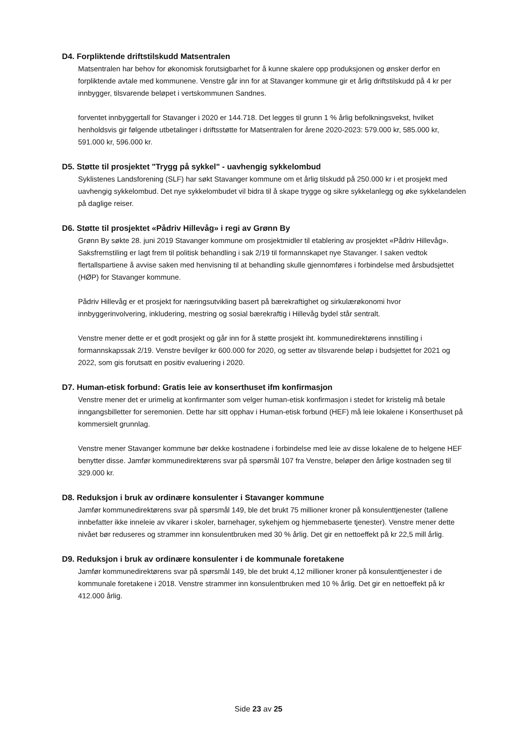D4. Forpliktende driftstilskudd Matsentralen
Matsentralen har behov for økonomisk forutsigbarhet for å kunne skalere opp produksjonen og ønsker derfor en forpliktende avtale med kommunene. Venstre går inn for at Stavanger kommune gir et årlig driftstilskudd på 4 kr per innbygger, tilsvarende beløpet i vertskommunen Sandnes.
forventet innbyggertall for Stavanger i 2020 er 144.718. Det legges til grunn 1 % årlig befolkningsvekst, hvilket henholdsvis gir følgende utbetalinger i driftsstøtte for Matsentralen for årene 2020-2023: 579.000 kr, 585.000 kr, 591.000 kr, 596.000 kr.
D5. Støtte til prosjektet "Trygg på sykkel" - uavhengig sykkelombud
Syklistenes Landsforening (SLF) har søkt Stavanger kommune om et årlig tilskudd på 250.000 kr i et prosjekt med uavhengig sykkelombud. Det nye sykkelombudet vil bidra til å skape trygge og sikre sykkelanlegg og øke sykkelandelen på daglige reiser.
D6. Støtte til prosjektet «Pådriv Hillevåg» i regi av Grønn By
Grønn By søkte 28. juni 2019 Stavanger kommune om prosjektmidler til etablering av prosjektet «Pådriv Hillevåg». Saksfremstiling er lagt frem til politisk behandling i sak 2/19 til formannskapet nye Stavanger. I saken vedtok flertallspartiene å avvise saken med henvisning til at behandling skulle gjennomføres i forbindelse med årsbudsjettet (HØP) for Stavanger kommune.
Pådriv Hillevåg er et prosjekt for næringsutvikling basert på bærekraftighet og sirkulærøkonomi hvor innbyggerinvolvering, inkludering, mestring og sosial bærekraftig i Hillevåg bydel står sentralt.
Venstre mener dette er et godt prosjekt og går inn for å støtte prosjekt iht. kommunedirektørens innstilling i formannskapssak 2/19. Venstre bevilger kr 600.000 for 2020, og setter av tilsvarende beløp i budsjettet for 2021 og 2022, som gis forutsatt en positiv evaluering i 2020.
D7. Human-etisk forbund: Gratis leie av konserthuset ifm konfirmasjon
Venstre mener det er urimelig at konfirmanter som velger human-etisk konfirmasjon i stedet for kristelig må betale inngangsbilletter for seremonien. Dette har sitt opphav i Human-etisk forbund (HEF) må leie lokalene i Konserthuset på kommersielt grunnlag.
Venstre mener Stavanger kommune bør dekke kostnadene i forbindelse med leie av disse lokalene de to helgene HEF benytter disse. Jamfør kommunedirektørens svar på spørsmål 107 fra Venstre, beløper den årlige kostnaden seg til 329.000 kr.
D8. Reduksjon i bruk av ordinære konsulenter i Stavanger kommune
Jamfør kommunedirektørens svar på spørsmål 149, ble det brukt 75 millioner kroner på konsulenttjenester (tallene innbefatter ikke inneleie av vikarer i skoler, barnehager, sykehjem og hjemmebaserte tjenester). Venstre mener dette nivået bør reduseres og strammer inn konsulentbruken med 30 % årlig. Det gir en nettoeffekt på kr 22,5 mill årlig.
D9. Reduksjon i bruk av ordinære konsulenter i de kommunale foretakene
Jamfør kommunedirektørens svar på spørsmål 149, ble det brukt 4,12 millioner kroner på konsulenttjenester i de kommunale foretakene i 2018. Venstre strammer inn konsulentbruken med 10 % årlig. Det gir en nettoeffekt på kr 412.000 årlig.
Side 23 av 25